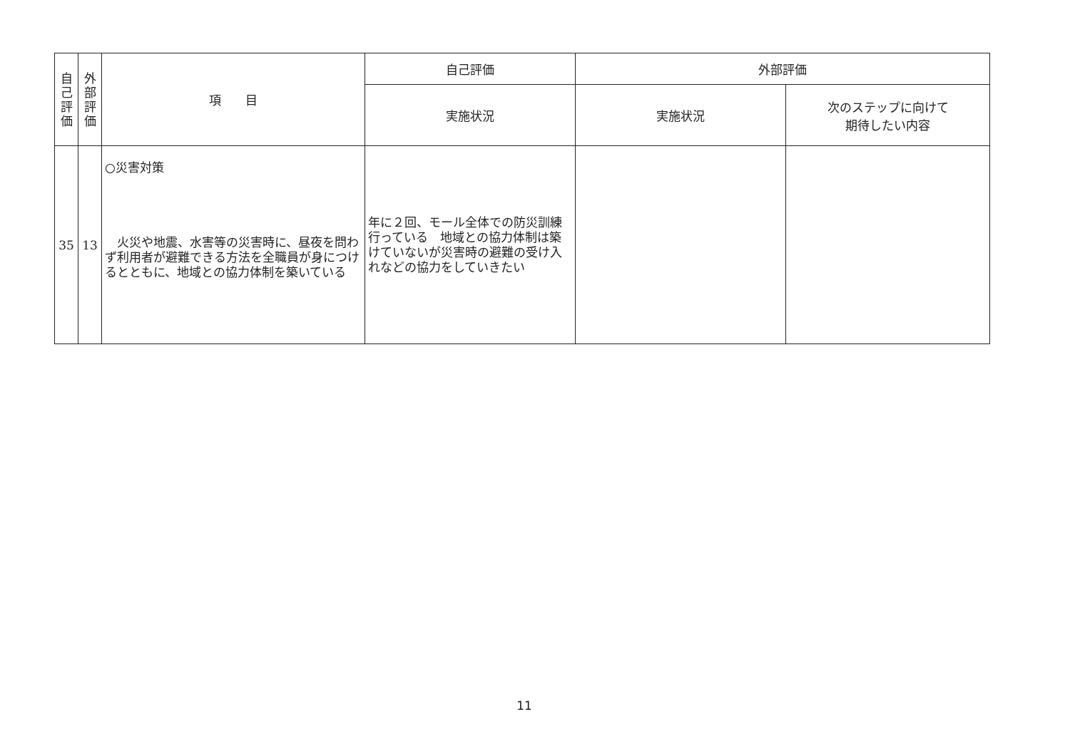| 自 己 評 価 | 外 部 評 価 | 項 目 | 自己評価 | 外部評価 | |
| --- | --- | --- | --- | --- | --- |
| | | | 実施状況 | 実施状況 | 次のステップに向けて 期待したい内容 |
| 35 | 13 | ○災害対策 火災や地震、水害等の災害時に、昼夜を問わず利用者が避難できる方法を全職員が身につけるとともに、地域との協力体制を築いている | 年に２回、モール全体での防災訓練行っている 地域との協力体制は築けていないが災害時の避難の受け入れなどの協力をしていきたい | | |
11